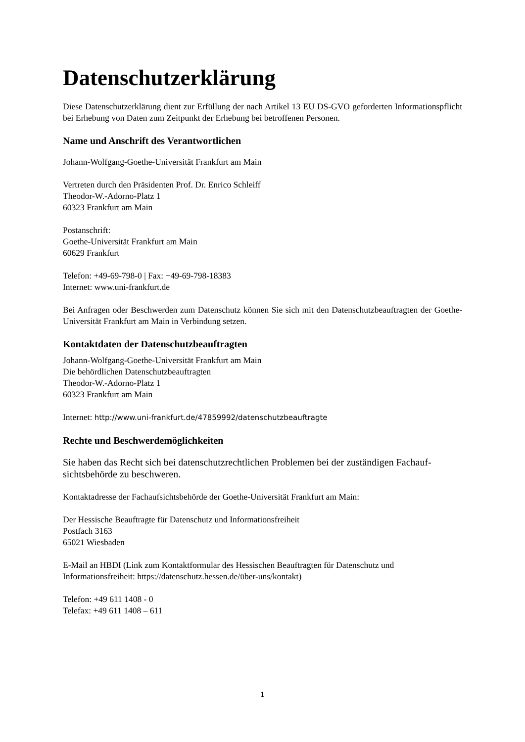Datenschutzerklärung
Diese Datenschutzerklärung dient zur Erfüllung der nach Artikel 13 EU DS-GVO geforderten Informationspflicht bei Erhebung von Daten zum Zeitpunkt der Erhebung bei betroffenen Personen.
Name und Anschrift des Verantwortlichen
Johann-Wolfgang-Goethe-Universität Frankfurt am Main
Vertreten durch den Präsidenten Prof. Dr. Enrico Schleiff
Theodor-W.-Adorno-Platz 1
60323 Frankfurt am Main
Postanschrift:
Goethe-Universität Frankfurt am Main
60629 Frankfurt
Telefon: +49-69-798-0 | Fax: +49-69-798-18383
Internet: www.uni-frankfurt.de
Bei Anfragen oder Beschwerden zum Datenschutz können Sie sich mit den Datenschutzbeauftragten der Goethe-Universität Frankfurt am Main in Verbindung setzen.
Kontaktdaten der Datenschutzbeauftragten
Johann-Wolfgang-Goethe-Universität Frankfurt am Main
Die behördlichen Datenschutzbeauftragten
Theodor-W.-Adorno-Platz 1
60323 Frankfurt am Main
Internet: http://www.uni-frankfurt.de/47859992/datenschutzbeauftragte
Rechte und Beschwerdemöglichkeiten
Sie haben das Recht sich bei datenschutzrechtlichen Problemen bei der zuständigen Fachauf-sichtsbehörde zu beschweren.
Kontaktadresse der Fachaufsichtsbehörde der Goethe-Universität Frankfurt am Main:
Der Hessische Beauftragte für Datenschutz und Informationsfreiheit
Postfach 3163
65021 Wiesbaden
E-Mail an HBDI (Link zum Kontaktformular des Hessischen Beauftragten für Datenschutz und Informationsfreiheit: https://datenschutz.hessen.de/über-uns/kontakt)
Telefon: +49 611 1408 - 0
Telefax: +49 611 1408 – 611
1